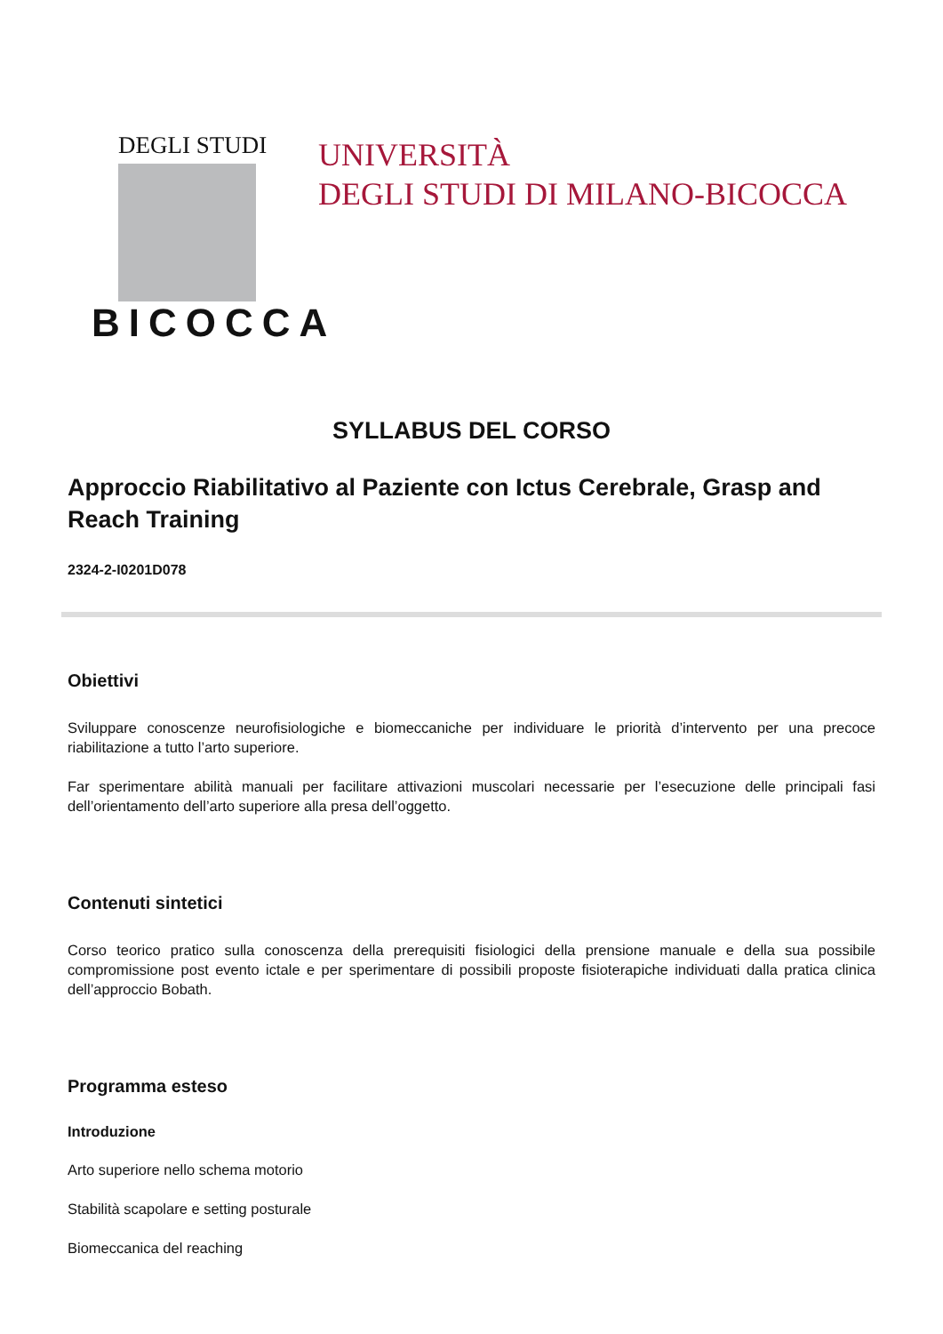DEGLI STUDI
BICOCCA
UNIVERSITÀ
DEGLI STUDI DI MILANO-BICOCCA
SYLLABUS DEL CORSO
Approccio Riabilitativo al Paziente con Ictus Cerebrale, Grasp and Reach Training
2324-2-I0201D078
Obiettivi
Sviluppare conoscenze neurofisiologiche e biomeccaniche per individuare le priorità d’intervento per una precoce riabilitazione a tutto l’arto superiore.
Far sperimentare abilità manuali per facilitare attivazioni muscolari necessarie per l’esecuzione delle principali fasi dell’orientamento dell’arto superiore alla presa dell’oggetto.
Contenuti sintetici
Corso teorico pratico sulla conoscenza della prerequisiti fisiologici della prensione manuale e della sua possibile compromissione post evento ictale e per sperimentare di possibili proposte fisioterapiche individuati dalla pratica clinica dell’approccio Bobath.
Programma esteso
Introduzione
Arto superiore nello schema motorio
Stabilità scapolare e setting posturale
Biomeccanica del reaching